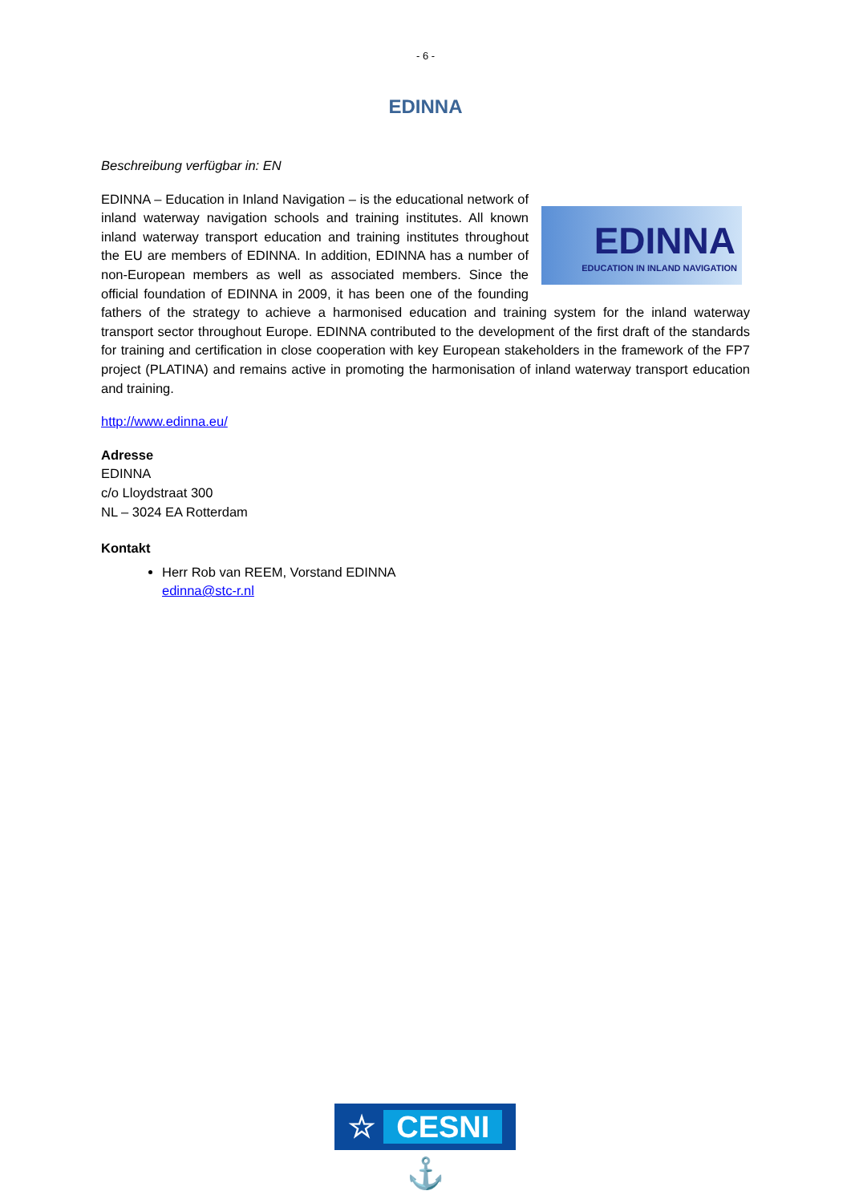- 6 -
EDINNA
Beschreibung verfügbar in: EN
EDINNA
EDUCATION IN INLAND NAVIGATION
EDINNA – Education in Inland Navigation – is the educational network of inland waterway navigation schools and training institutes. All known inland waterway transport education and training institutes throughout the EU are members of EDINNA. In addition, EDINNA has a number of non-European members as well as associated members. Since the official foundation of EDINNA in 2009, it has been one of the founding fathers of the strategy to achieve a harmonised education and training system for the inland waterway transport sector throughout Europe. EDINNA contributed to the development of the first draft of the standards for training and certification in close cooperation with key European stakeholders in the framework of the FP7 project (PLATINA) and remains active in promoting the harmonisation of inland waterway transport education and training.
http://www.edinna.eu/
Adresse
EDINNA
c/o Lloydstraat 300
NL – 3024 EA Rotterdam
Kontakt
Herr Rob van REEM, Vorstand EDINNA
edinna@stc-r.nl
☆ CESNI ⚓